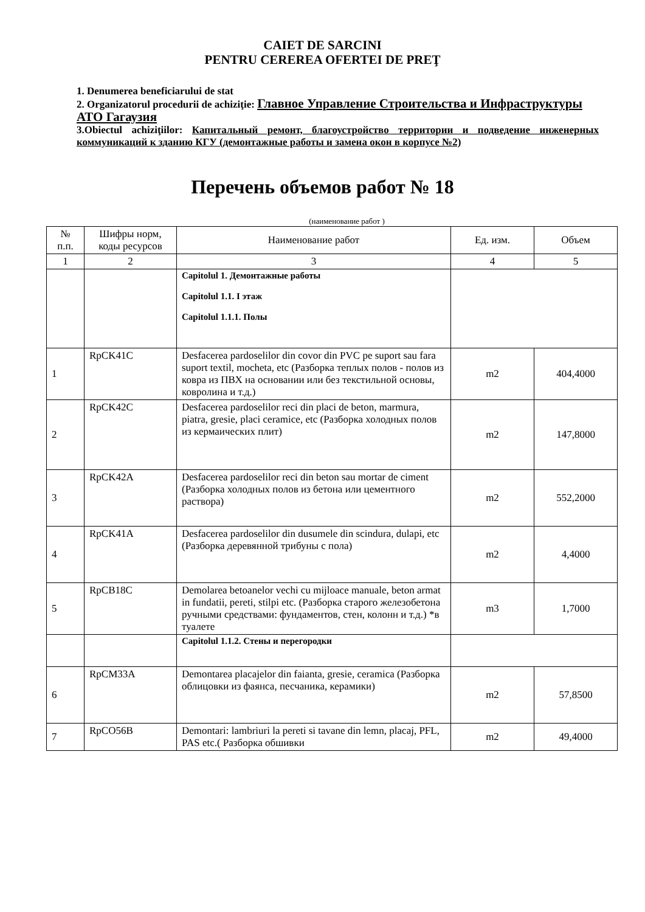CAIET DE SARCINI
PENTRU CEREREA OFERTEI DE PREŢ
1. Denumerea beneficiarului de stat
2. Organizatorul procedurii de achiziţie: Главное Управление Строительства и Инфраструктуры АТО Гагаузия
3.Obiectul achiziţiilor: Капитальный ремонт, благоустройство территории и подведение инженерных коммуникаций к зданию КГУ (демонтажные работы и замена окон в корпусе №2)
Перечень объемов работ № 18
(наименование работ )
| № п.п. | Шифры норм, коды ресурсов | Наименование работ | Ед. изм. | Объем |
| --- | --- | --- | --- | --- |
| 1 | 2 | 3 | 4 | 5 |
| | | Capitolul 1. Демонтажные работы Capitolul 1.1. I этаж Capitolul 1.1.1. Полы | | |
| 1 | RpCK41C | Desfacerea pardoselilor din covor din PVC pe suport sau fara suport textil, mocheta, etc (Разборка теплых полов - полов из ковра из ПВХ на основании или без текстильной основы, ковролина и т.д.) | m2 | 404,4000 |
| 2 | RpCK42C | Desfacerea pardoselilor reci din placi de beton, marmura, piatra, gresie, placi ceramice, etc (Разборка холодных полов из кермаических плит) | m2 | 147,8000 |
| 3 | RpCK42A | Desfacerea pardoselilor reci din beton sau mortar de ciment (Разборка холодных полов из бетона или цементного раствора) | m2 | 552,2000 |
| 4 | RpCK41A | Desfacerea pardoselilor din dusumele din scindura, dulapi, etc (Разборка деревянной трибуны с пола) | m2 | 4,4000 |
| 5 | RpCB18C | Demolarea betoanelor vechi cu mijloace manuale, beton armat in fundatii, pereti, stilpi etc. (Разборка старого железобетона ручными средствами: фундаментов, стен, колонн и т.д.) *в туалете | m3 | 1,7000 |
| | | Capitolul 1.1.2. Стены и перегородки | | |
| 6 | RpCM33A | Demontarea placajelor din faianta, gresie, ceramica (Разборка облицовки из фаянса, песчаника, керамики) | m2 | 57,8500 |
| 7 | RpCO56B | Demontari: lambriuri la pereti si tavane din lemn, placaj, PFL, PAS etc.( Разборка обшивки | m2 | 49,4000 |